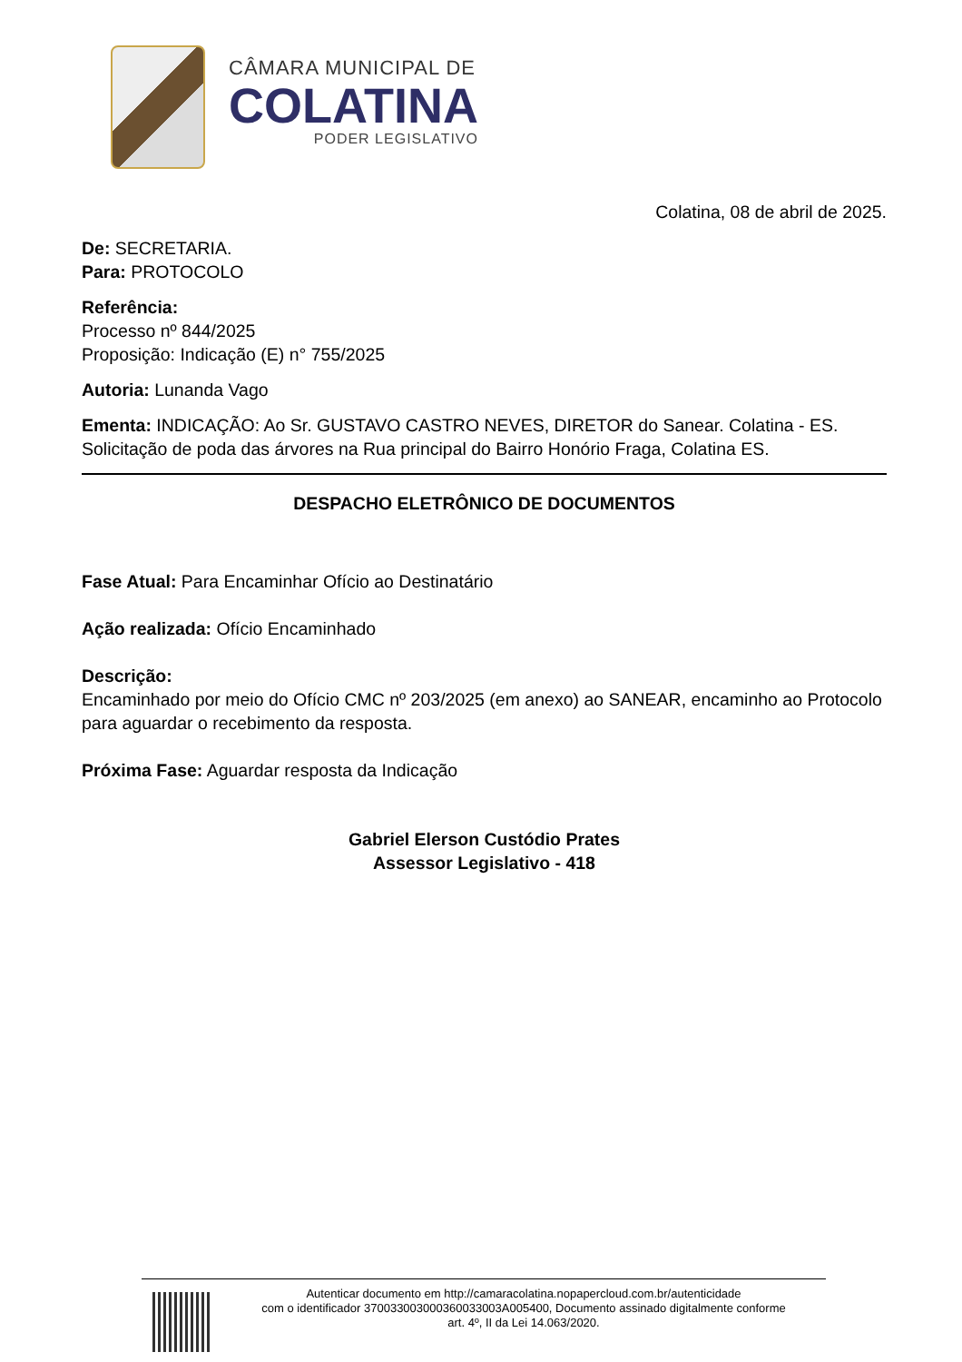CÂMARA MUNICIPAL DE
COLATINA
PODER LEGISLATIVO
Colatina, 08 de abril de 2025.
De: SECRETARIA.
Para: PROTOCOLO
Referência:
Processo nº 844/2025
Proposição: Indicação (E) n° 755/2025
Autoria: Lunanda Vago
Ementa: INDICAÇÃO: Ao Sr. GUSTAVO CASTRO NEVES, DIRETOR do Sanear. Colatina - ES. Solicitação de poda das árvores na Rua principal do Bairro Honório Fraga, Colatina ES.
DESPACHO ELETRÔNICO DE DOCUMENTOS
Fase Atual: Para Encaminhar Ofício ao Destinatário
Ação realizada: Ofício Encaminhado
Descrição:
Encaminhado por meio do Ofício CMC nº 203/2025 (em anexo) ao SANEAR, encaminho ao Protocolo para aguardar o recebimento da resposta.
Próxima Fase: Aguardar resposta da Indicação
Gabriel Elerson Custódio Prates
Assessor Legislativo - 418
Autenticar documento em http://camaracolatina.nopapercloud.com.br/autenticidade
com o identificador 370033003000360033003A005400, Documento assinado digitalmente conforme
art. 4º, II da Lei 14.063/2020.